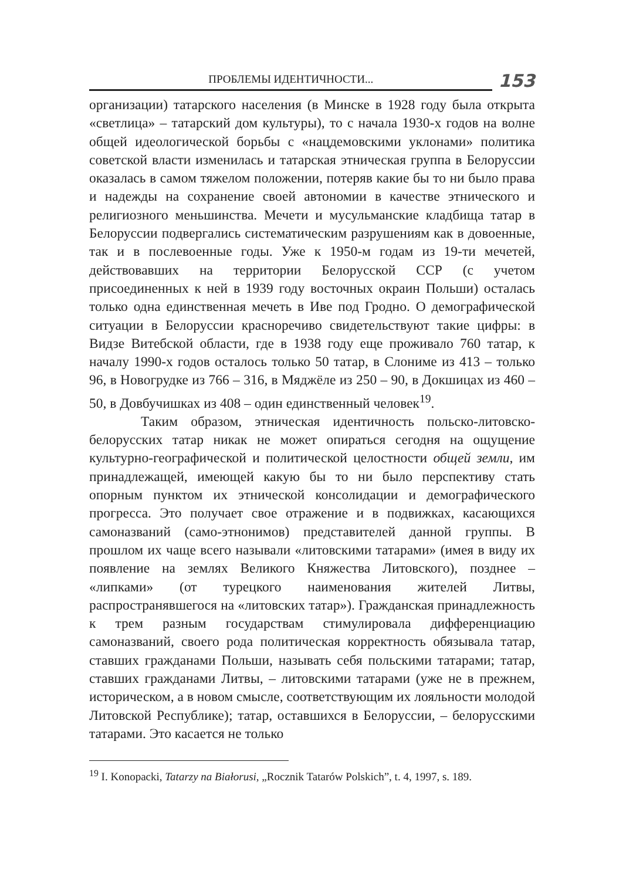ПРОБЛЕМЫ ИДЕНТИЧНОСТИ...
153
организации) татарского населения (в Минске в 1928 году была открыта «светлица» – татарский дом культуры), то с начала 1930-х годов на волне общей идеологической борьбы с «нацдемовскими уклонами» политика советской власти изменилась и татарская этническая группа в Белоруссии оказалась в самом тяжелом положении, потеряв какие бы то ни было права и надежды на сохранение своей автономии в качестве этнического и религиозного меньшинства. Мечети и мусульманские кладбища татар в Белоруссии подвергались систематическим разрушениям как в довоенные, так и в послевоенные годы. Уже к 1950-м годам из 19-ти мечетей, действовавших на территории Белорусской ССР (с учетом присоединенных к ней в 1939 году восточных окраин Польши) осталась только одна единственная мечеть в Иве под Гродно. О демографической ситуации в Белоруссии красноречиво свидетельствуют такие цифры: в Видзе Витебской области, где в 1938 году еще проживало 760 татар, к началу 1990-х годов осталось только 50 татар, в Слониме из 413 – только 96, в Новогрудке из 766 – 316, в Мяджёле из 250 – 90, в Докшицах из 460 – 50, в Довбучишках из 408 – один единственный человек<sup>19</sup>.
Таким образом, этническая идентичность польско-литовско-белорусских татар никак не может опираться сегодня на ощущение культурно-географической и политической целостности общей земли, им принадлежащей, имеющей какую бы то ни было перспективу стать опорным пунктом их этнической консолидации и демографического прогресса. Это получает свое отражение и в подвижках, касающихся самоназваний (само-этнонимов) представителей данной группы. В прошлом их чаще всего называли «литовскими татарами» (имея в виду их появление на землях Великого Княжества Литовского), позднее – «липками» (от турецкого наименования жителей Литвы, распространявшегося на «литовских татар»). Гражданская принадлежность к трем разным государствам стимулировала дифференциацию самоназваний, своего рода политическая корректность обязывала татар, ставших гражданами Польши, называть себя польскими татарами; татар, ставших гражданами Литвы, – литовскими татарами (уже не в прежнем, историческом, а в новом смысле, соответствующим их лояльности молодой Литовской Республике); татар, оставшихся в Белоруссии, – белорусскими татарами. Это касается не только
<sup>19</sup> I. Konopacki, Tatarzy na Białorusi, „Rocznik Tatarów Polskich”, t. 4, 1997, s. 189.